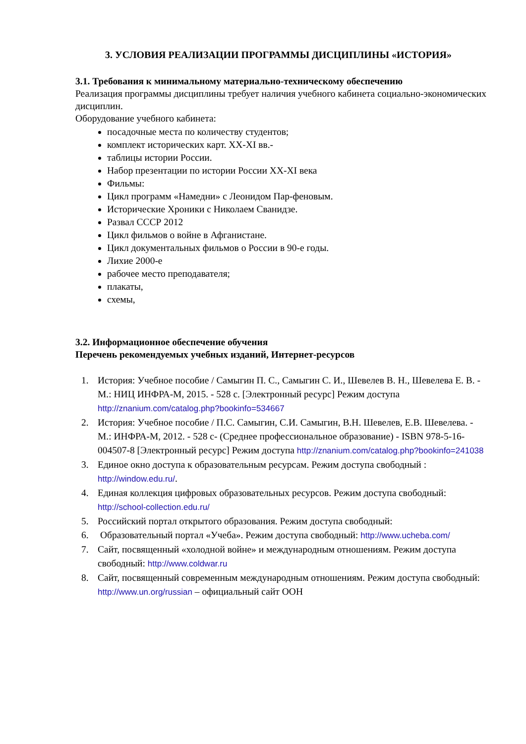3. УСЛОВИЯ РЕАЛИЗАЦИИ ПРОГРАММЫ ДИСЦИПЛИНЫ «ИСТОРИЯ»
3.1. Требования к минимальному материально-техническому обеспечению
Реализация программы дисциплины требует наличия учебного кабинета социально-экономических дисциплин.
Оборудование учебного кабинета:
посадочные места по количеству студентов;
комплект исторических карт. XX-XI вв.-
таблицы истории России.
Набор презентации по истории России XX-XI века
Фильмы:
Цикл программ «Намедни» с Леонидом Пар-феновым.
Исторические Хроники с Николаем Сванидзе.
Развал СССР 2012
Цикл фильмов о войне в Афганистане.
Цикл документальных фильмов о России в 90-е годы.
Лихие 2000-е
рабочее место преподавателя;
плакаты,
схемы,
3.2. Информационное обеспечение обучения
Перечень рекомендуемых учебных изданий, Интернет-ресурсов
1. История: Учебное пособие / Самыгин П. С., Самыгин С. И., Шевелев В. Н., Шевелева Е. В. - М.: НИЦ ИНФРА-М, 2015. - 528 с. [Электронный ресурс] Режим доступа http://znanium.com/catalog.php?bookinfo=534667
2. История: Учебное пособие / П.С. Самыгин, С.И. Самыгин, В.Н. Шевелев, Е.В. Шевелева. - М.: ИНФРА-М, 2012. - 528 с- (Среднее профессиональное образование) - ISBN 978-5-16-004507-8 [Электронный ресурс] Режим доступа http://znanium.com/catalog.php?bookinfo=241038
3. Единое окно доступа к образовательным ресурсам. Режим доступа свободный : http://window.edu.ru/.
4. Единая коллекция цифровых образовательных ресурсов. Режим доступа свободный: http://school-collection.edu.ru/
5. Российский портал открытого образования. Режим доступа свободный:
6. Образовательный портал «Учеба». Режим доступа свободный: http://www.ucheba.com/
7. Сайт, посвященный «холодной войне» и международным отношениям. Режим доступа свободный: http://www.coldwar.ru
8. Сайт, посвященный современным международным отношениям. Режим доступа свободный: http://www.un.org/russian – официальный сайт ООН